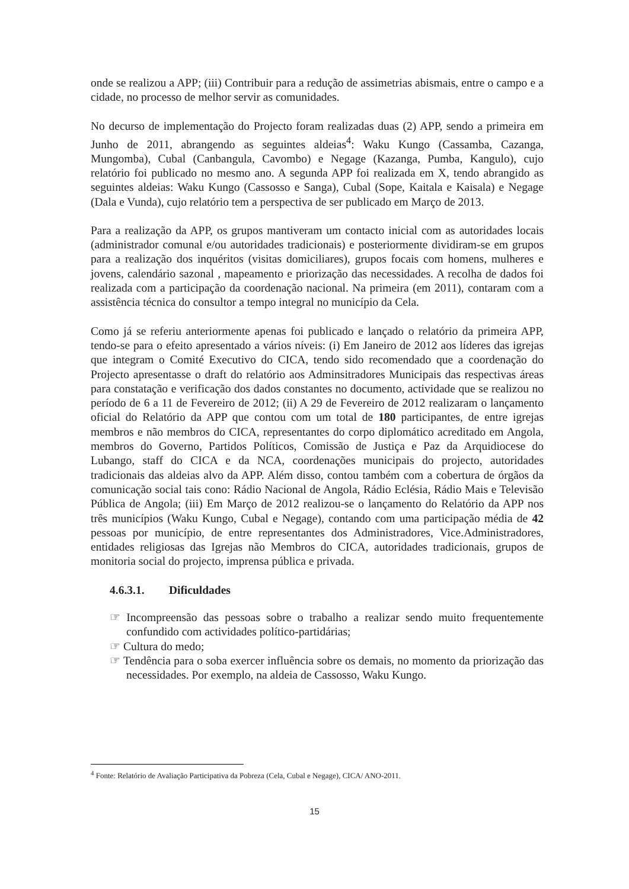onde se realizou a APP; (iii) Contribuir para a redução de assimetrias abismais, entre o campo e a cidade, no processo de melhor servir as comunidades.
No decurso de implementação do Projecto foram realizadas duas (2) APP, sendo a primeira em Junho de 2011, abrangendo as seguintes aldeias<sup>4</sup>: Waku Kungo (Cassamba, Cazanga, Mungomba), Cubal (Canbangula, Cavombo) e Negage (Kazanga, Pumba, Kangulo), cujo relatório foi publicado no mesmo ano. A segunda APP foi realizada em X, tendo abrangido as seguintes aldeias: Waku Kungo (Cassosso e Sanga), Cubal (Sope, Kaitala e Kaisala) e Negage (Dala e Vunda), cujo relatório tem a perspectiva de ser publicado em Março de 2013.
Para a realização da APP, os grupos mantiveram um contacto inicial com as autoridades locais (administrador comunal e/ou autoridades tradicionais) e posteriormente dividiram-se em grupos para a realização dos inquéritos (visitas domiciliares), grupos focais com homens, mulheres e jovens, calendário sazonal , mapeamento e priorização das necessidades. A recolha de dados foi realizada com a participação da coordenação nacional. Na primeira (em 2011), contaram com a assistência técnica do consultor a tempo integral no município da Cela.
Como já se referiu anteriormente apenas foi publicado e lançado o relatório da primeira APP, tendo-se para o efeito apresentado a vários níveis: (i) Em Janeiro de 2012 aos líderes das igrejas que integram o Comité Executivo do CICA, tendo sido recomendado que a coordenação do Projecto apresentasse o draft do relatório aos Adminsitradores Municipais das respectivas áreas para constatação e verificação dos dados constantes no documento, actividade que se realizou no período de 6 a 11 de Fevereiro de 2012; (ii) A 29 de Fevereiro de 2012 realizaram o lançamento oficial do Relatório da APP que contou com um total de 180 participantes, de entre igrejas membros e não membros do CICA, representantes do corpo diplomático acreditado em Angola, membros do Governo, Partidos Políticos, Comissão de Justiça e Paz da Arquidiocese do Lubango, staff do CICA e da NCA, coordenações municipais do projecto, autoridades tradicionais das aldeias alvo da APP. Além disso, contou também com a cobertura de órgãos da comunicação social tais cono: Rádio Nacional de Angola, Rádio Eclésia, Rádio Mais e Televisão Pública de Angola; (iii) Em Março de 2012 realizou-se o lançamento do Relatório da APP nos três municípios (Waku Kungo, Cubal e Negage), contando com uma participação média de 42 pessoas por município, de entre representantes dos Administradores, Vice.Administradores, entidades religiosas das Igrejas não Membros do CICA, autoridades tradicionais, grupos de monitoria social do projecto, imprensa pública e privada.
4.6.3.1. Dificuldades
☞ Incompreensão das pessoas sobre o trabalho a realizar sendo muito frequentemente confundido com actividades político-partidárias;
☞ Cultura do medo;
☞ Tendência para o soba exercer influência sobre os demais, no momento da priorização das necessidades. Por exemplo, na aldeia de Cassosso, Waku Kungo.
<sup>4</sup> Fonte: Relatório de Avaliação Participativa da Pobreza (Cela, Cubal e Negage), CICA/ ANO-2011.
15